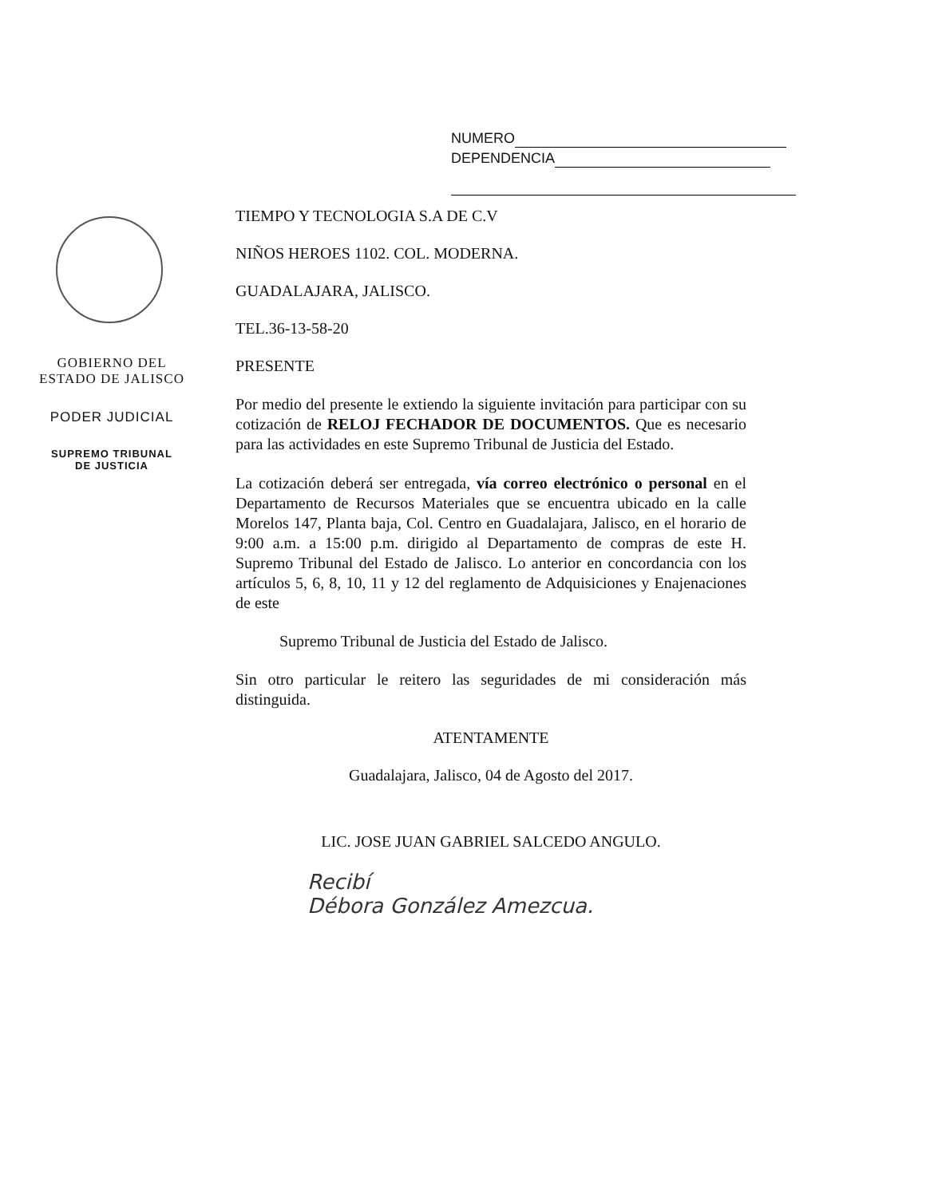NUMERO
DEPENDENCIA
GOBIERNO DEL
ESTADO DE JALISCO
PODER JUDICIAL
SUPREMO TRIBUNAL
DE JUSTICIA
TIEMPO Y TECNOLOGIA S.A DE C.V
NIÑOS HEROES 1102. COL. MODERNA.
GUADALAJARA, JALISCO.
TEL.36-13-58-20
PRESENTE
Por medio del presente le extiendo la siguiente invitación para participar con su cotización de RELOJ FECHADOR DE DOCUMENTOS. Que es necesario para las actividades en este Supremo Tribunal de Justicia del Estado.
La cotización deberá ser entregada, vía correo electrónico o personal en el Departamento de Recursos Materiales que se encuentra ubicado en la calle Morelos 147, Planta baja, Col. Centro en Guadalajara, Jalisco, en el horario de 9:00 a.m. a 15:00 p.m. dirigido al Departamento de compras de este H. Supremo Tribunal del Estado de Jalisco. Lo anterior en concordancia con los artículos 5, 6, 8, 10, 11 y 12 del reglamento de Adquisiciones y Enajenaciones de este
Supremo Tribunal de Justicia del Estado de Jalisco.
Sin otro particular le reitero las seguridades de mi consideración más distinguida.
ATENTAMENTE
Guadalajara, Jalisco, 04 de Agosto del 2017.
LIC. JOSE JUAN GABRIEL SALCEDO ANGULO.
Recibí
Débora González Amezcua.